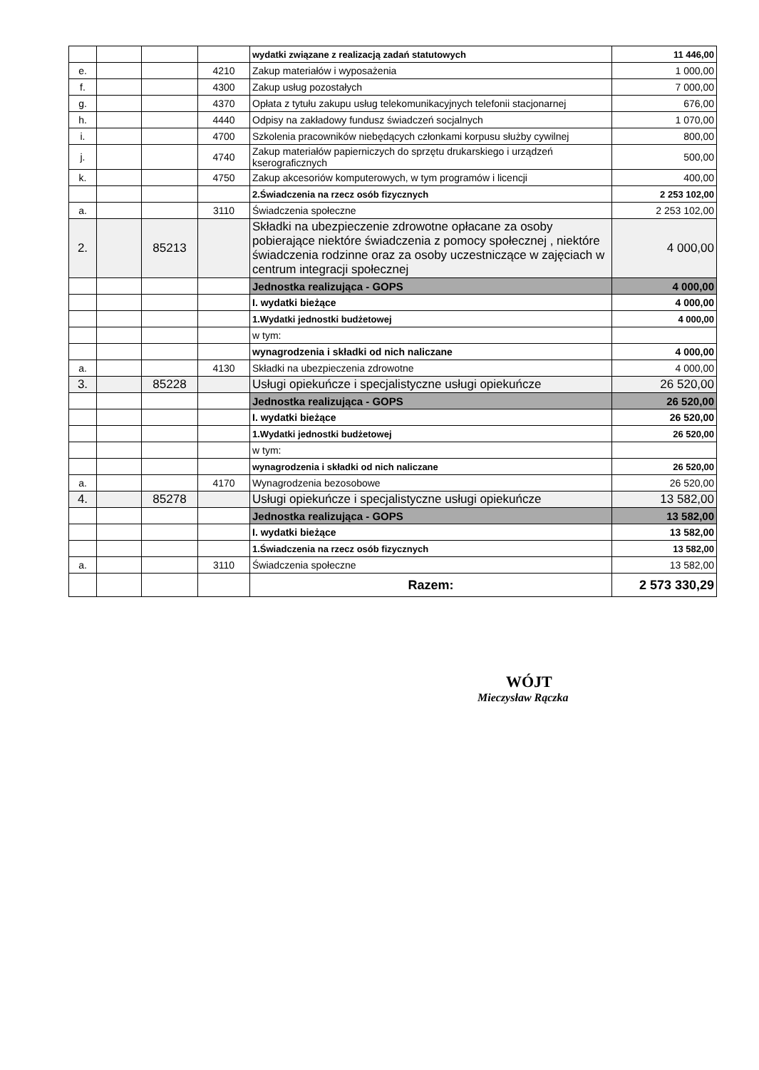| | | | | wydatki związane z realizacją zadań statutowych | 11 446,00 |
| e. | | | 4210 | Zakup materiałów i wyposażenia | 1 000,00 |
| f. | | | 4300 | Zakup usług pozostałych | 7 000,00 |
| g. | | | 4370 | Opłata z tytułu zakupu usług telekomunikacyjnych telefonii stacjonarnej | 676,00 |
| h. | | | 4440 | Odpisy na zakładowy fundusz świadczeń socjalnych | 1 070,00 |
| i. | | | 4700 | Szkolenia pracowników niebędących członkami korpusu służby cywilnej | 800,00 |
| j. | | | 4740 | Zakup materiałów papierniczych do sprzętu drukarskiego i urządzeń kserograficznych | 500,00 |
| k. | | | 4750 | Zakup akcesoriów komputerowych, w tym programów i licencji | 400,00 |
| | | | | 2.Świadczenia na rzecz osób fizycznych | 2 253 102,00 |
| a. | | | 3110 | Świadczenia społeczne | 2 253 102,00 |
| 2. | | 85213 | | Składki na ubezpieczenie zdrowotne opłacane za osoby pobierające niektóre świadczenia z pomocy społecznej , niektóre świadczenia rodzinne oraz za osoby uczestniczące w zajęciach w centrum integracji społecznej | 4 000,00 |
| | | | | Jednostka realizująca - GOPS | 4 000,00 |
| | | | | I. wydatki bieżące | 4 000,00 |
| | | | | 1.Wydatki jednostki budżetowej | 4 000,00 |
| | | | | w tym: | |
| | | | | wynagrodzenia i składki od nich naliczane | 4 000,00 |
| a. | | | 4130 | Składki na ubezpieczenia zdrowotne | 4 000,00 |
| 3. | | 85228 | | Usługi opiekuńcze i specjalistyczne usługi opiekuńcze | 26 520,00 |
| | | | | Jednostka realizująca - GOPS | 26 520,00 |
| | | | | I. wydatki bieżące | 26 520,00 |
| | | | | 1.Wydatki jednostki budżetowej | 26 520,00 |
| | | | | w tym: | |
| | | | | wynagrodzenia i składki od nich naliczane | 26 520,00 |
| a. | | | 4170 | Wynagrodzenia bezosobowe | 26 520,00 |
| 4. | | 85278 | | Usługi opiekuńcze i specjalistyczne usługi opiekuńcze | 13 582,00 |
| | | | | Jednostka realizująca - GOPS | 13 582,00 |
| | | | | I. wydatki bieżące | 13 582,00 |
| | | | | 1.Świadczenia na rzecz osób fizycznych | 13 582,00 |
| a. | | | 3110 | Świadczenia społeczne | 13 582,00 |
| | | | | Razem: | 2 573 330,29 |
WÓJT
Mieczysław Rączka